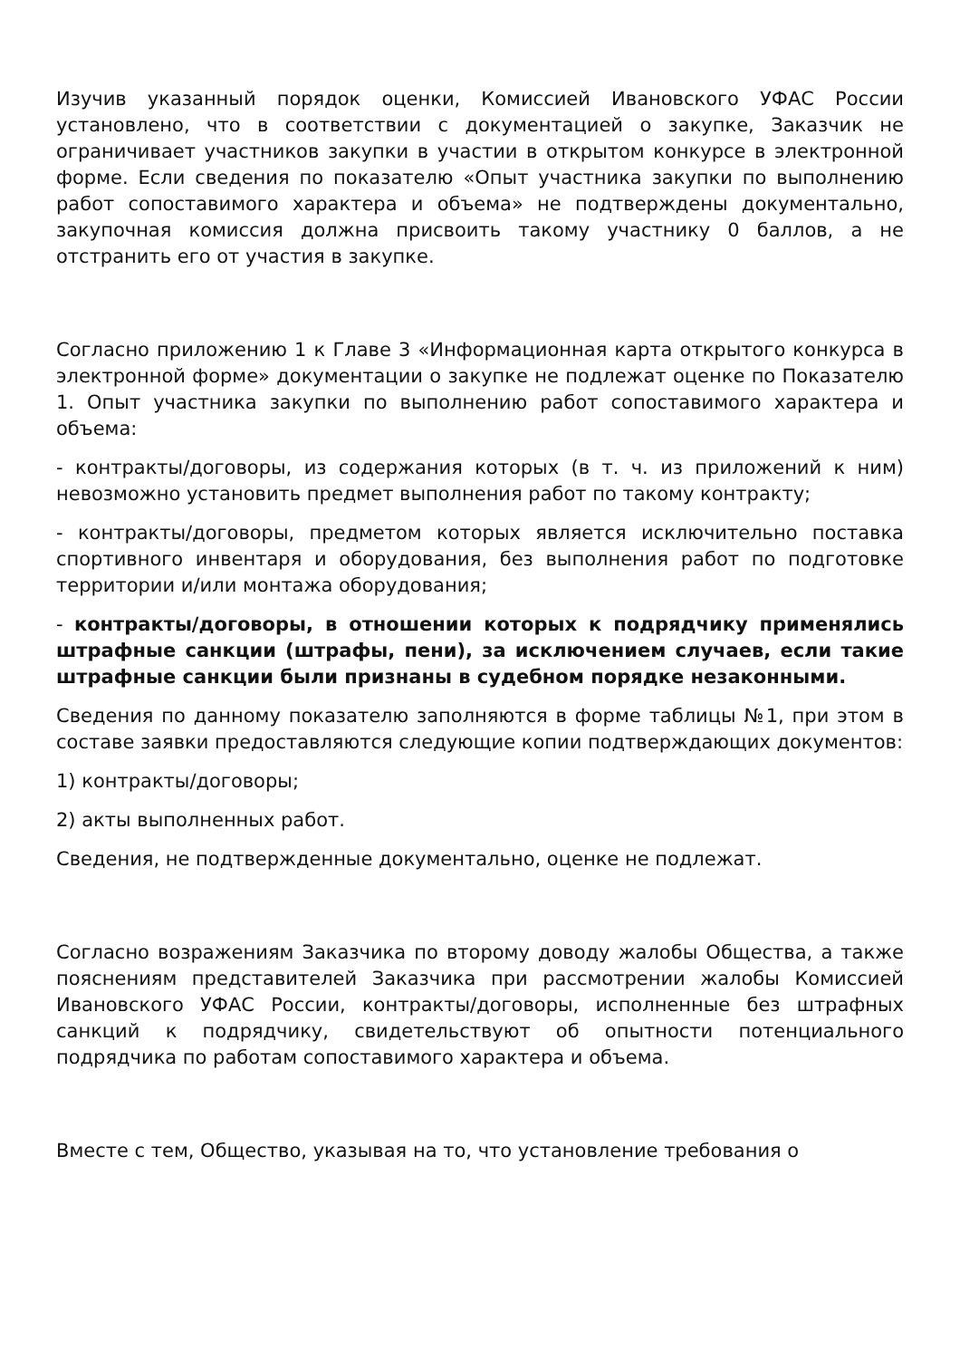Изучив указанный порядок оценки, Комиссией Ивановского УФАС России установлено, что в соответствии с документацией о закупке, Заказчик не ограничивает участников закупки в участии в открытом конкурсе в электронной форме. Если сведения по показателю «Опыт участника закупки по выполнению работ сопоставимого характера и объема» не подтверждены документально, закупочная комиссия должна присвоить такому участнику 0 баллов, а не отстранить его от участия в закупке.
Согласно приложению 1 к Главе 3 «Информационная карта открытого конкурса в электронной форме» документации о закупке не подлежат оценке по Показателю 1. Опыт участника закупки по выполнению работ сопоставимого характера и объема:
- контракты/договоры, из содержания которых (в т. ч. из приложений к ним) невозможно установить предмет выполнения работ по такому контракту;
- контракты/договоры, предметом которых является исключительно поставка спортивного инвентаря и оборудования, без выполнения работ по подготовке территории и/или монтажа оборудования;
- контракты/договоры, в отношении которых к подрядчику применялись штрафные санкции (штрафы, пени), за исключением случаев, если такие штрафные санкции были признаны в судебном порядке незаконными.
Сведения по данному показателю заполняются в форме таблицы №1, при этом в составе заявки предоставляются следующие копии подтверждающих документов:
1) контракты/договоры;
2) акты выполненных работ.
Сведения, не подтвержденные документально, оценке не подлежат.
Согласно возражениям Заказчика по второму доводу жалобы Общества, а также пояснениям представителей Заказчика при рассмотрении жалобы Комиссией Ивановского УФАС России, контракты/договоры, исполненные без штрафных санкций к подрядчику, свидетельствуют об опытности потенциального подрядчика по работам сопоставимого характера и объема.
Вместе с тем, Общество, указывая на то, что установление требования о